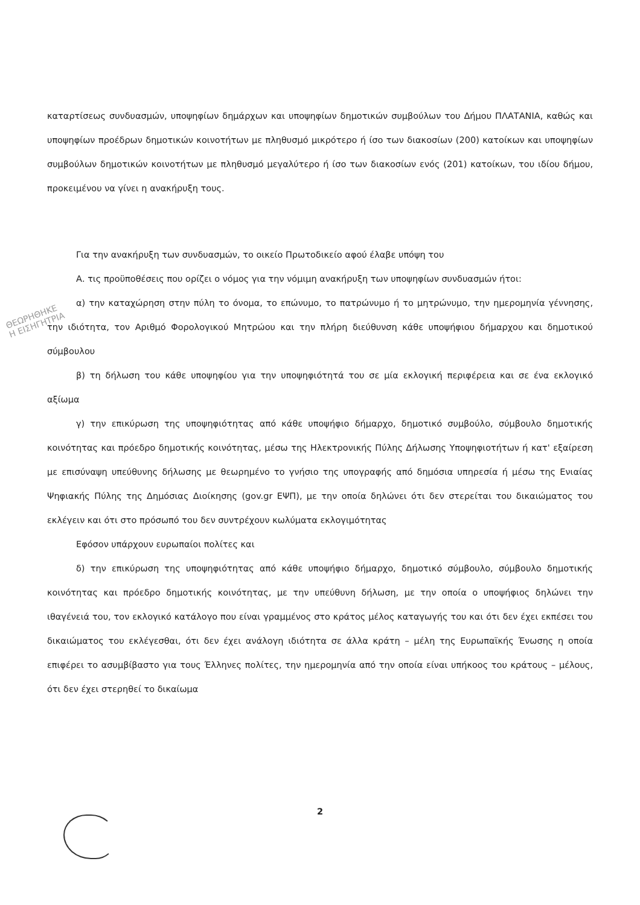καταρτίσεως συνδυασμών, υποψηφίων δημάρχων και υποψηφίων δημοτικών συμβούλων του Δήμου ΠΛΑΤΑΝΙΑ, καθώς και υποψηφίων προέδρων δημοτικών κοινοτήτων με πληθυσμό μικρότερο ή ίσο των διακοσίων (200) κατοίκων και υποψηφίων συμβούλων δημοτικών κοινοτήτων με πληθυσμό μεγαλύτερο ή ίσο των διακοσίων ενός (201) κατοίκων, του ιδίου δήμου, προκειμένου να γίνει η ανακήρυξη τους.
Για την ανακήρυξη των συνδυασμών, το οικείο Πρωτοδικείο αφού έλαβε υπόψη του
Α. τις προϋποθέσεις που ορίζει ο νόμος για την νόμιμη ανακήρυξη των υποψηφίων συνδυασμών ήτοι:
α) την καταχώρηση στην πύλη το όνομα, το επώνυμο, το πατρώνυμο ή το μητρώνυμο, την ημερομηνία γέννησης, την ιδιότητα, τον Αριθμό Φορολογικού Μητρώου και την πλήρη διεύθυνση κάθε υποψήφιου δήμαρχου και δημοτικού σύμβουλου
β) τη δήλωση του κάθε υποψηφίου για την υποψηφιότητά του σε μία εκλογική περιφέρεια και σε ένα εκλογικό αξίωμα
γ) την επικύρωση της υποψηφιότητας από κάθε υποψήφιο δήμαρχο, δημοτικό συμβούλο, σύμβουλο δημοτικής κοινότητας και πρόεδρο δημοτικής κοινότητας, μέσω της Ηλεκτρονικής Πύλης Δήλωσης Υποψηφιοτήτων ή κατ' εξαίρεση με επισύναψη υπεύθυνης δήλωσης με θεωρημένο το γνήσιο της υπογραφής από δημόσια υπηρεσία ή μέσω της Ενιαίας Ψηφιακής Πύλης της Δημόσιας Διοίκησης (gov.gr ΕΨΠ), με την οποία δηλώνει ότι δεν στερείται του δικαιώματος του εκλέγειν και ότι στο πρόσωπό του δεν συντρέχουν κωλύματα εκλογιμότητας
Εφόσον υπάρχουν ευρωπαίοι πολίτες και
δ) την επικύρωση της υποψηφιότητας από κάθε υποψήφιο δήμαρχο, δημοτικό σύμβουλο, σύμβουλο δημοτικής κοινότητας και πρόεδρο δημοτικής κοινότητας, με την υπεύθυνη δήλωση, με την οποία ο υποψήφιος δηλώνει την ιθαγένειά του, τον εκλογικό κατάλογο που είναι γραμμένος στο κράτος μέλος καταγωγής του και ότι δεν έχει εκπέσει του δικαιώματος του εκλέγεσθαι, ότι δεν έχει ανάλογη ιδιότητα σε άλλα κράτη – μέλη της Ευρωπαϊκής Ένωσης η οποία επιφέρει το ασυμβίβαστο για τους Έλληνες πολίτες, την ημερομηνία από την οποία είναι υπήκοος του κράτους – μέλους, ότι δεν έχει στερηθεί το δικαίωμα
ΘΕΩΡΗΘΗΚΕ
Η ΕΙΣΗΓΗΤΡΙΑ
2